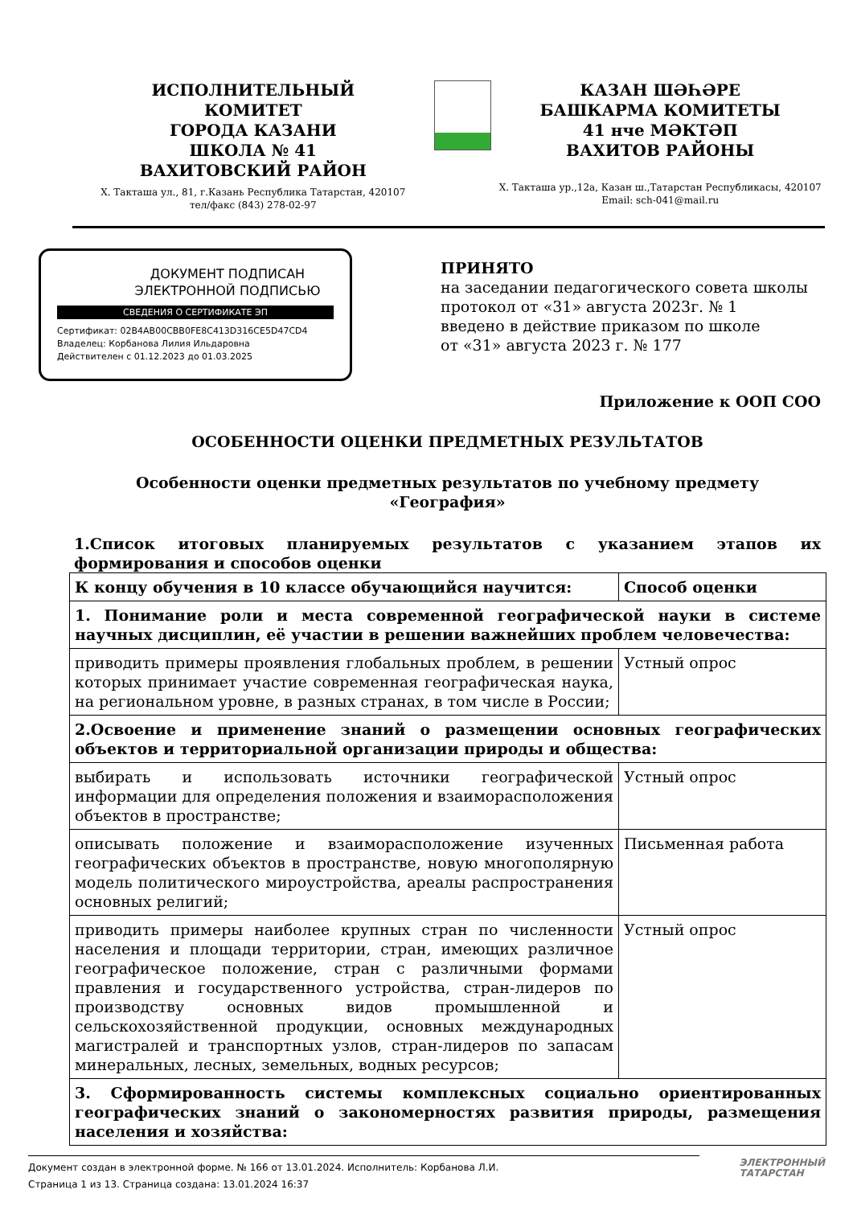ИСПОЛНИТЕЛЬНЫЙ
КОМИТЕТ
ГОРОДА КАЗАНИ
ШКОЛА № 41
ВАХИТОВСКИЙ РАЙОН
Х. Такташа ул., 81, г.Казань Республика Татарстан, 420107
тел/факс (843) 278-02-97
КАЗАН ШӘҺӘРЕ
БАШКАРМА КОМИТЕТЫ
41 нче МӘКТӘП
ВАХИТОВ РАЙОНЫ
Х. Такташа ур.,12а, Казан ш.,Татарстан Республикасы, 420107
Email: sch-041@mail.ru
ДОКУМЕНТ ПОДПИСАН
ЭЛЕКТРОННОЙ ПОДПИСЬЮ
СВЕДЕНИЯ О СЕРТИФИКАТЕ ЭП
Сертификат: 02B4AB00CBB0FE8C413D316CE5D47CD4
Владелец: Корбанова Лилия Ильдаровна
Действителен с 01.12.2023 до 01.03.2025
ПРИНЯТО
на заседании педагогического совета школы
протокол от «31» августа 2023г. № 1
введено в действие приказом по школе
от «31» августа 2023 г. № 177
Приложение к ООП СОО
ОСОБЕННОСТИ ОЦЕНКИ ПРЕДМЕТНЫХ РЕЗУЛЬТАТОВ
Особенности оценки предметных результатов по учебному предмету
«География»
1.Список итоговых планируемых результатов с указанием этапов их формирования и способов оценки
| К концу обучения в 10 классе обучающийся научится: | Способ оценки |
| --- | --- |
| 1. Понимание роли и места современной географической науки в системе научных дисциплин, её участии в решении важнейших проблем человечества: | |
| приводить примеры проявления глобальных проблем, в решении которых принимает участие современная географическая наука, на региональном уровне, в разных странах, в том числе в России; | Устный опрос |
| 2.Освоение и применение знаний о размещении основных географических объектов и территориальной организации природы и общества: | |
| выбирать и использовать источники географической информации для определения положения и взаиморасположения объектов в пространстве; | Устный опрос |
| описывать положение и взаиморасположение изученных географических объектов в пространстве, новую многополярную модель политического мироустройства, ареалы распространения основных религий; | Письменная работа |
| приводить примеры наиболее крупных стран по численности населения и площади территории, стран, имеющих различное географическое положение, стран с различными формами правления и государственного устройства, стран-лидеров по производству основных видов промышленной и сельскохозяйственной продукции, основных международных магистралей и транспортных узлов, стран-лидеров по запасам минеральных, лесных, земельных, водных ресурсов; | Устный опрос |
| 3. Сформированность системы комплексных социально ориентированных географических знаний о закономерностях развития природы, размещения населения и хозяйства: | |
Документ создан в электронной форме. № 166 от 13.01.2024. Исполнитель: Корбанова Л.И.
Страница 1 из 13. Страница создана: 13.01.2024 16:37
ЭЛЕКТРОННЫЙ
ТАТАРСТАН